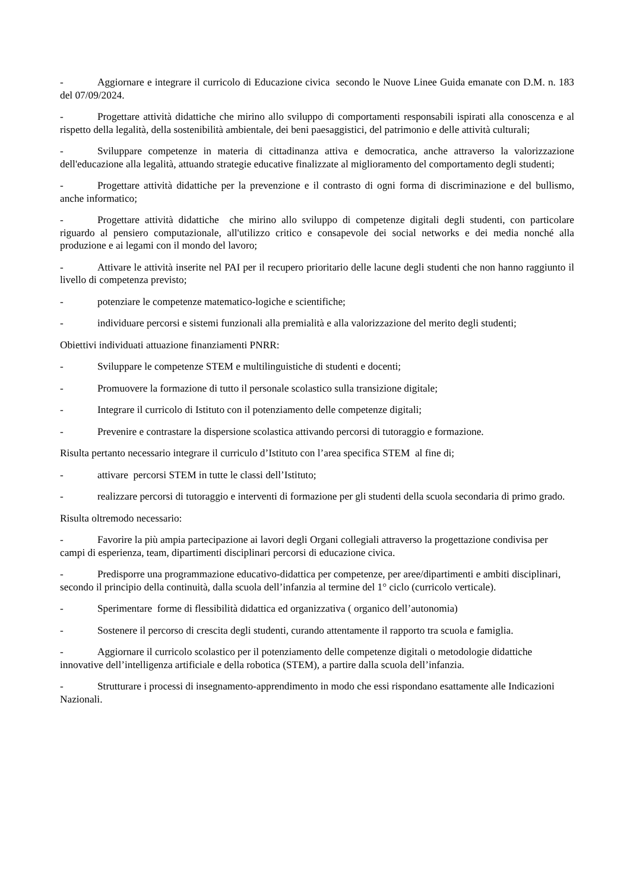- Aggiornare e integrare il curricolo di Educazione civica secondo le Nuove Linee Guida emanate con D.M. n. 183 del 07/09/2024.
- Progettare attività didattiche che mirino allo sviluppo di comportamenti responsabili ispirati alla conoscenza e al rispetto della legalità, della sostenibilità ambientale, dei beni paesaggistici, del patrimonio e delle attività culturali;
- Sviluppare competenze in materia di cittadinanza attiva e democratica, anche attraverso la valorizzazione dell'educazione alla legalità, attuando strategie educative finalizzate al miglioramento del comportamento degli studenti;
- Progettare attività didattiche per la prevenzione e il contrasto di ogni forma di discriminazione e del bullismo, anche informatico;
- Progettare attività didattiche che mirino allo sviluppo di competenze digitali degli studenti, con particolare riguardo al pensiero computazionale, all'utilizzo critico e consapevole dei social networks e dei media nonché alla produzione e ai legami con il mondo del lavoro;
- Attivare le attività inserite nel PAI per il recupero prioritario delle lacune degli studenti che non hanno raggiunto il livello di competenza previsto;
- potenziare le competenze matematico-logiche e scientifiche;
- individuare percorsi e sistemi funzionali alla premialità e alla valorizzazione del merito degli studenti;
Obiettivi individuati attuazione finanziamenti PNRR:
- Sviluppare le competenze STEM e multilinguistiche di studenti e docenti;
- Promuovere la formazione di tutto il personale scolastico sulla transizione digitale;
- Integrare il curricolo di Istituto con il potenziamento delle competenze digitali;
- Prevenire e contrastare la dispersione scolastica attivando percorsi di tutoraggio e formazione.
Risulta pertanto necessario integrare il curriculo d’Istituto con l’area specifica STEM al fine di;
- attivare percorsi STEM in tutte le classi dell’Istituto;
- realizzare percorsi di tutoraggio e interventi di formazione per gli studenti della scuola secondaria di primo grado.
Risulta oltremodo necessario:
- Favorire la più ampia partecipazione ai lavori degli Organi collegiali attraverso la progettazione condivisa per campi di esperienza, team, dipartimenti disciplinari percorsi di educazione civica.
- Predisporre una programmazione educativo-didattica per competenze, per aree/dipartimenti e ambiti disciplinari, secondo il principio della continuità, dalla scuola dell’infanzia al termine del 1° ciclo (curricolo verticale).
- Sperimentare forme di flessibilità didattica ed organizzativa ( organico dell’autonomia)
- Sostenere il percorso di crescita degli studenti, curando attentamente il rapporto tra scuola e famiglia.
- Aggiornare il curricolo scolastico per il potenziamento delle competenze digitali o metodologie didattiche innovative dell’intelligenza artificiale e della robotica (STEM), a partire dalla scuola dell’infanzia.
- Strutturare i processi di insegnamento-apprendimento in modo che essi rispondano esattamente alle Indicazioni Nazionali.